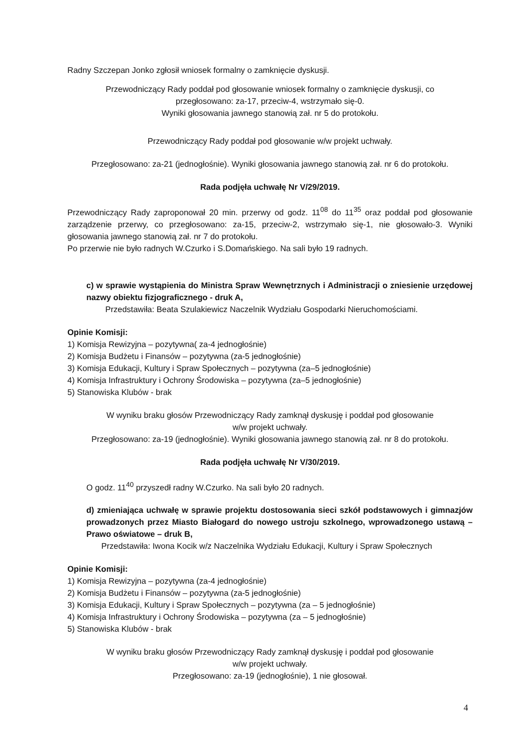Radny Szczepan Jonko zgłosił wniosek formalny o zamknięcie dyskusji.
Przewodniczący Rady poddał pod głosowanie wniosek formalny o zamknięcie dyskusji, co
przegłosowano: za-17, przeciw-4, wstrzymało się-0.
Wyniki głosowania jawnego stanowią zał. nr 5 do protokołu.
Przewodniczący Rady poddał pod głosowanie w/w projekt uchwały.
Przegłosowano: za-21 (jednogłośnie). Wyniki głosowania jawnego stanowią zał. nr 6 do protokołu.
Rada podjęła uchwałę Nr V/29/2019.
Przewodniczący Rady zaproponował 20 min. przerwy od godz. 11<sup>08</sup> do 11<sup>35</sup> oraz poddał pod głosowanie zarządzenie przerwy, co przegłosowano: za-15, przeciw-2, wstrzymało się-1, nie głosowało-3. Wyniki głosowania jawnego stanowią zał. nr 7 do protokołu.
Po przerwie nie było radnych W.Czurko i S.Domańskiego. Na sali było 19 radnych.
c) w sprawie wystąpienia do Ministra Spraw Wewnętrznych i Administracji o zniesienie urzędowej nazwy obiektu fizjograficznego - druk A,
Przedstawiła: Beata Szulakiewicz Naczelnik Wydziału Gospodarki Nieruchomościami.
Opinie Komisji:
1) Komisja Rewizyjna – pozytywna( za-4 jednogłośnie)
2) Komisja Budżetu i Finansów – pozytywna (za-5 jednogłośnie)
3) Komisja Edukacji, Kultury i Spraw Społecznych – pozytywna (za–5 jednogłośnie)
4) Komisja Infrastruktury i Ochrony Środowiska – pozytywna (za–5 jednogłośnie)
5) Stanowiska Klubów - brak
W wyniku braku głosów Przewodniczący Rady zamknął dyskusję i poddał pod głosowanie
w/w projekt uchwały.
Przegłosowano: za-19 (jednogłośnie). Wyniki głosowania jawnego stanowią zał. nr 8 do protokołu.
Rada podjęła uchwałę Nr V/30/2019.
O godz. 11<sup>40</sup> przyszedł radny W.Czurko. Na sali było 20 radnych.
d) zmieniająca uchwałę w sprawie projektu dostosowania sieci szkół podstawowych i gimnazjów prowadzonych przez Miasto Białogard do nowego ustroju szkolnego, wprowadzonego ustawą – Prawo oświatowe – druk B,
Przedstawiła: Iwona Kocik w/z Naczelnika Wydziału Edukacji, Kultury i Spraw Społecznych
Opinie Komisji:
1) Komisja Rewizyjna – pozytywna (za-4 jednogłośnie)
2) Komisja Budżetu i Finansów – pozytywna (za-5 jednogłośnie)
3) Komisja Edukacji, Kultury i Spraw Społecznych – pozytywna (za – 5 jednogłośnie)
4) Komisja Infrastruktury i Ochrony Środowiska – pozytywna (za – 5 jednogłośnie)
5) Stanowiska Klubów - brak
W wyniku braku głosów Przewodniczący Rady zamknął dyskusję i poddał pod głosowanie
w/w projekt uchwały.
Przegłosowano: za-19 (jednogłośnie), 1 nie głosował.
4